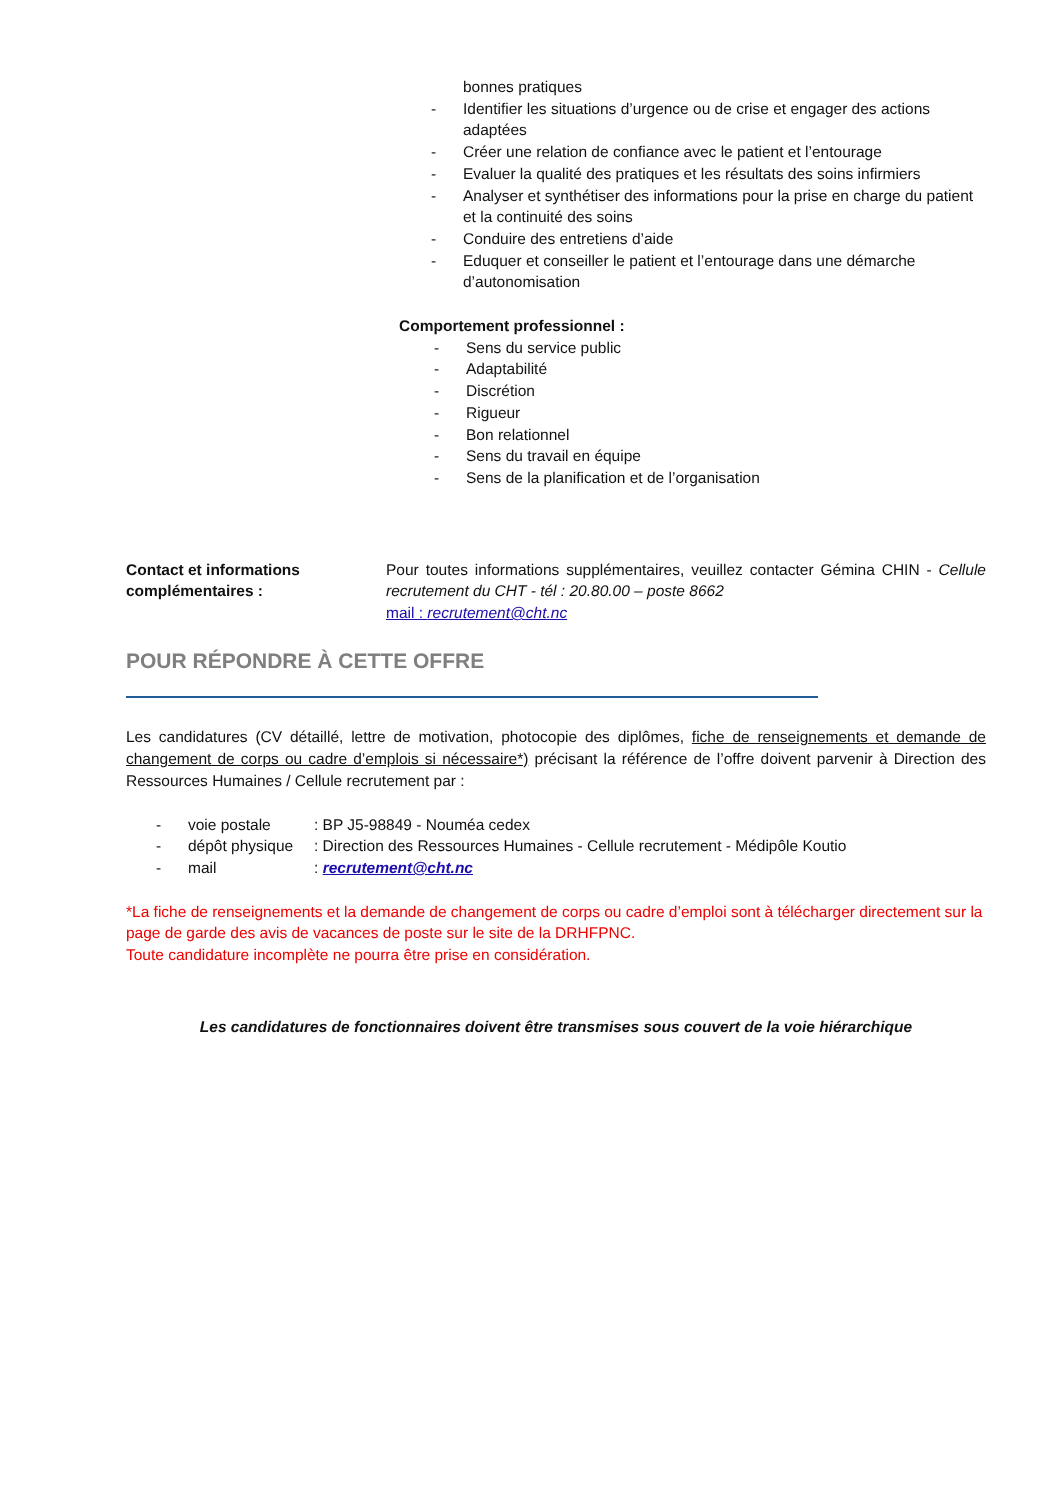bonnes pratiques
- Identifier les situations d’urgence ou de crise et engager des actions adaptées
- Créer une relation de confiance avec le patient et l’entourage
- Evaluer la qualité des pratiques et les résultats des soins infirmiers
- Analyser et synthétiser des informations pour la prise en charge du patient et la continuité des soins
- Conduire des entretiens d’aide
- Eduquer et conseiller le patient et l’entourage dans une démarche d’autonomisation
Comportement professionnel :
- Sens du service public
- Adaptabilité
- Discrétion
- Rigueur
- Bon relationnel
- Sens du travail en équipe
- Sens de la planification et de l’organisation
Contact et informations complémentaires :
Pour toutes informations supplémentaires, veuillez contacter Gémina CHIN - Cellule recrutement du CHT - tél : 20.80.00 – poste 8662
mail : recrutement@cht.nc
POUR RÉPONDRE À CETTE OFFRE
Les candidatures (CV détaillé, lettre de motivation, photocopie des diplômes, fiche de renseignements et demande de changement de corps ou cadre d’emplois si nécessaire*) précisant la référence de l’offre doivent parvenir à Direction des Ressources Humaines / Cellule recrutement par :
- voie postale: BP J5-98849 - Nouméa cedex
- dépôt physique: Direction des Ressources Humaines - Cellule recrutement - Médipôle Koutio
- mail: recrutement@cht.nc
*La fiche de renseignements et la demande de changement de corps ou cadre d’emploi sont à télécharger directement sur la page de garde des avis de vacances de poste sur le site de la DRHFPNC.
Toute candidature incomplète ne pourra être prise en considération.
Les candidatures de fonctionnaires doivent être transmises sous couvert de la voie hiérarchique